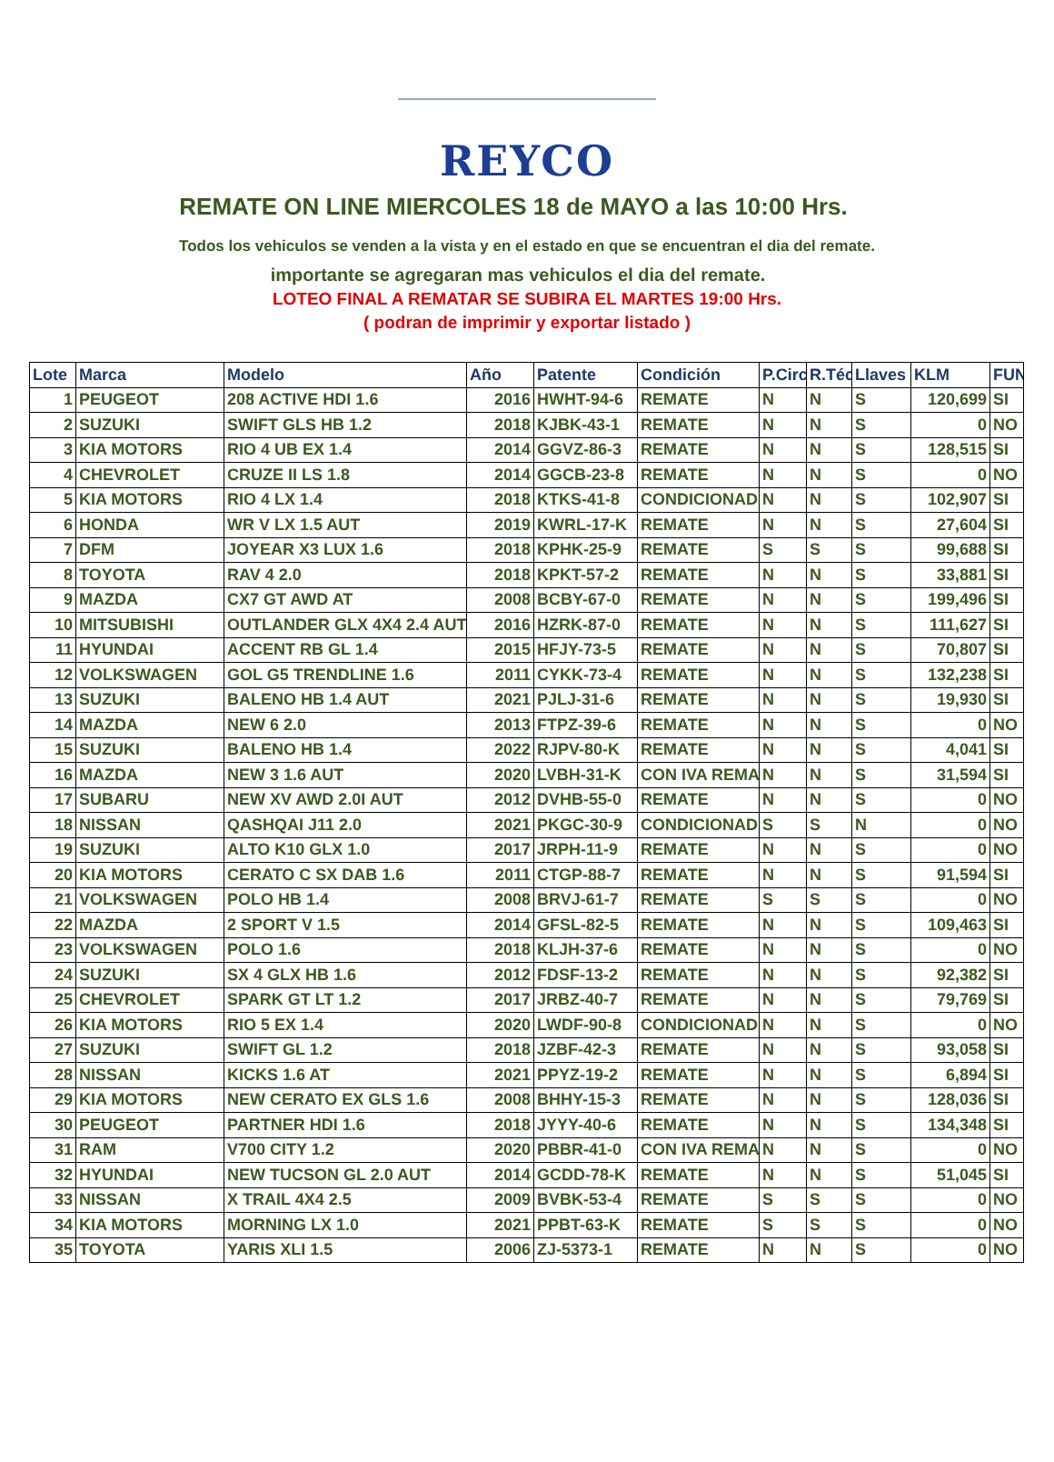REYCO
REMATE ON LINE MIERCOLES 18 de MAYO a las 10:00 Hrs.
Todos los vehiculos se venden a la vista y en el estado en que se encuentran el dia del remate.
importante se agregaran mas vehiculos el dia del remate.
LOTEO FINAL A REMATAR SE SUBIRA EL MARTES 19:00 Hrs.
( podran de imprimir y exportar listado )
| Lote | Marca | Modelo | Año | Patente | Condición | P.Circ | R.Téc | Llaves | KLM | FUN |
| --- | --- | --- | --- | --- | --- | --- | --- | --- | --- | --- |
| 1 | PEUGEOT | 208 ACTIVE HDI 1.6 | 2016 | HWHT-94-6 | REMATE | N | N | S | 120,699 | SI |
| 2 | SUZUKI | SWIFT GLS HB 1.2 | 2018 | KJBK-43-1 | REMATE | N | N | S | 0 | NO |
| 3 | KIA MOTORS | RIO 4 UB EX 1.4 | 2014 | GGVZ-86-3 | REMATE | N | N | S | 128,515 | SI |
| 4 | CHEVROLET | CRUZE II LS 1.8 | 2014 | GGCB-23-8 | REMATE | N | N | S | 0 | NO |
| 5 | KIA MOTORS | RIO 4 LX 1.4 | 2018 | KTKS-41-8 | CONDICIONAD | N | N | S | 102,907 | SI |
| 6 | HONDA | WR V LX 1.5 AUT | 2019 | KWRL-17-K | REMATE | N | N | S | 27,604 | SI |
| 7 | DFM | JOYEAR X3 LUX 1.6 | 2018 | KPHK-25-9 | REMATE | S | S | S | 99,688 | SI |
| 8 | TOYOTA | RAV 4 2.0 | 2018 | KPKT-57-2 | REMATE | N | N | S | 33,881 | SI |
| 9 | MAZDA | CX7 GT AWD AT | 2008 | BCBY-67-0 | REMATE | N | N | S | 199,496 | SI |
| 10 | MITSUBISHI | OUTLANDER GLX 4X4 2.4 AUT | 2016 | HZRK-87-0 | REMATE | N | N | S | 111,627 | SI |
| 11 | HYUNDAI | ACCENT RB GL 1.4 | 2015 | HFJY-73-5 | REMATE | N | N | S | 70,807 | SI |
| 12 | VOLKSWAGEN | GOL G5 TRENDLINE 1.6 | 2011 | CYKK-73-4 | REMATE | N | N | S | 132,238 | SI |
| 13 | SUZUKI | BALENO HB 1.4 AUT | 2021 | PJLJ-31-6 | REMATE | N | N | S | 19,930 | SI |
| 14 | MAZDA | NEW 6 2.0 | 2013 | FTPZ-39-6 | REMATE | N | N | S | 0 | NO |
| 15 | SUZUKI | BALENO HB 1.4 | 2022 | RJPV-80-K | REMATE | N | N | S | 4,041 | SI |
| 16 | MAZDA | NEW 3 1.6 AUT | 2020 | LVBH-31-K | CON IVA REMA | N | N | S | 31,594 | SI |
| 17 | SUBARU | NEW XV AWD 2.0I AUT | 2012 | DVHB-55-0 | REMATE | N | N | S | 0 | NO |
| 18 | NISSAN | QASHQAI J11 2.0 | 2021 | PKGC-30-9 | CONDICIONAD | S | S | N | 0 | NO |
| 19 | SUZUKI | ALTO K10 GLX 1.0 | 2017 | JRPH-11-9 | REMATE | N | N | S | 0 | NO |
| 20 | KIA MOTORS | CERATO C SX DAB 1.6 | 2011 | CTGP-88-7 | REMATE | N | N | S | 91,594 | SI |
| 21 | VOLKSWAGEN | POLO HB 1.4 | 2008 | BRVJ-61-7 | REMATE | S | S | S | 0 | NO |
| 22 | MAZDA | 2 SPORT V 1.5 | 2014 | GFSL-82-5 | REMATE | N | N | S | 109,463 | SI |
| 23 | VOLKSWAGEN | POLO 1.6 | 2018 | KLJH-37-6 | REMATE | N | N | S | 0 | NO |
| 24 | SUZUKI | SX 4 GLX HB 1.6 | 2012 | FDSF-13-2 | REMATE | N | N | S | 92,382 | SI |
| 25 | CHEVROLET | SPARK GT LT 1.2 | 2017 | JRBZ-40-7 | REMATE | N | N | S | 79,769 | SI |
| 26 | KIA MOTORS | RIO 5 EX 1.4 | 2020 | LWDF-90-8 | CONDICIONAD | N | N | S | 0 | NO |
| 27 | SUZUKI | SWIFT GL 1.2 | 2018 | JZBF-42-3 | REMATE | N | N | S | 93,058 | SI |
| 28 | NISSAN | KICKS 1.6 AT | 2021 | PPYZ-19-2 | REMATE | N | N | S | 6,894 | SI |
| 29 | KIA MOTORS | NEW CERATO EX GLS 1.6 | 2008 | BHHY-15-3 | REMATE | N | N | S | 128,036 | SI |
| 30 | PEUGEOT | PARTNER HDI 1.6 | 2018 | JYYY-40-6 | REMATE | N | N | S | 134,348 | SI |
| 31 | RAM | V700 CITY 1.2 | 2020 | PBBR-41-0 | CON IVA REMA | N | N | S | 0 | NO |
| 32 | HYUNDAI | NEW TUCSON GL 2.0 AUT | 2014 | GCDD-78-K | REMATE | N | N | S | 51,045 | SI |
| 33 | NISSAN | X TRAIL 4X4 2.5 | 2009 | BVBK-53-4 | REMATE | S | S | S | 0 | NO |
| 34 | KIA MOTORS | MORNING LX 1.0 | 2021 | PPBT-63-K | REMATE | S | S | S | 0 | NO |
| 35 | TOYOTA | YARIS XLI 1.5 | 2006 | ZJ-5373-1 | REMATE | N | N | S | 0 | NO |